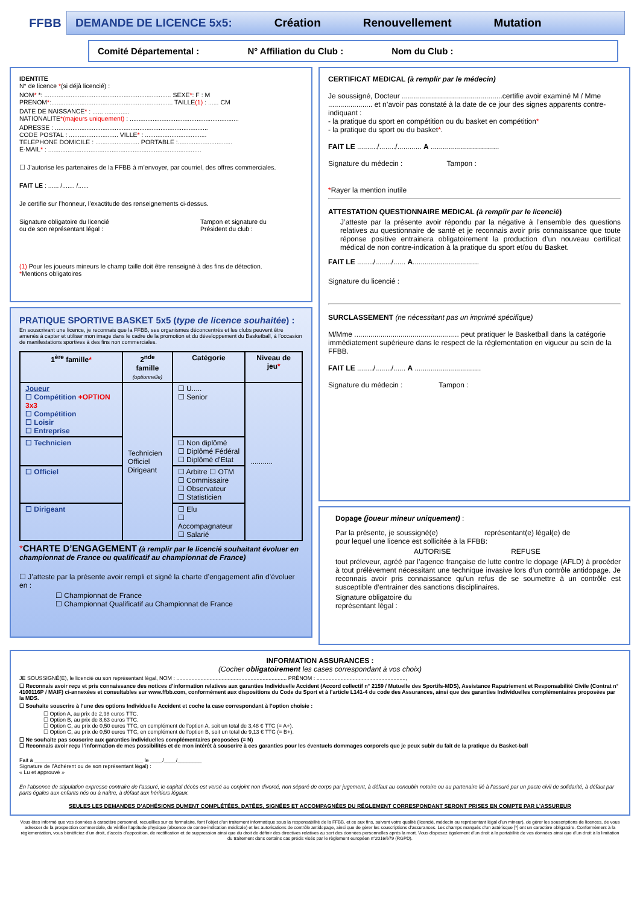FFBB
DEMANDE DE LICENCE 5x5: Création Renouvellement Mutation
Comité Départemental : N° Affiliation du Club : Nom du Club :
IDENTITE
N° de licence *(si déjà licencié) :
NOM* *: ........................................................................ SEXE*: F : M
PRENOM*:..................................................................... TAILLE(1) : ...... CM
DATE DE NAISSANCE* : ...... ..............
NATIONALITE*(majeurs uniquement) : ..............................................................
ADRESSE : .......................................................................................
CODE POSTAL : ............................ VILLE* : ...................................
TELEPHONE DOMICILE : ......................... PORTABLE :...............................
E-MAIL* : .......................................................................................
☐ J’autorise les partenaires de la FFBB à m’envoyer, par courriel, des offres commerciales.
FAIT LE : ...... /....... /......
Je certifie sur l’honneur, l’exactitude des renseignements ci-dessus.
Signature obligatoire du licencié
ou de son représentant légal : Tampon et signature du
Président du club :
(1) Pour les joueurs mineurs le champ taille doit être renseigné à des fins de détection.
*Mentions obligatoires
PRATIQUE SPORTIVE BASKET 5x5 (type de licence souhaitée) :
En souscrivant une licence, je reconnais que la FFBB, ses organismes déconcentrés et les clubs peuvent être amenés à capter et utiliser mon image dans le cadre de la promotion et du développement du Basketball, à l’occasion de manifestations sportives à des fins non commerciales.
| 1<sup>ère</sup> famille * | 2<sup>nde</sup> famille (optionnelle) | Catégorie | Niveau de jeu * |
| --- | --- | --- | --- |
| Joueur ☐ Compétition +OPTION 3x3 ☐ Compétition ☐ Loisir ☐ Entreprise | Technicien Officiel Dirigeant | ☐ U..... ☐ Senior | ........... |
| ☐ Technicien | | ☐ Non diplômé ☐ Diplômé Fédéral ☐ Diplômé d’Etat | |
| ☐ Officiel | | ☐ Arbitre ☐ OTM ☐ Commissaire ☐ Observateur ☐ Statisticien | |
| ☐ Dirigeant | | ☐ Elu ☐ Accompagnateur ☐ Salarié | |
*CHARTE D’ENGAGEMENT (à remplir par le licencié souhaitant évoluer en championnat de France ou qualificatif au championnat de France)
☐ J’atteste par la présente avoir rempli et signé la charte d’engagement afin d’évoluer en :
☐ Championnat de France
☐ Championnat Qualificatif au Championnat de France
CERTIFICAT MEDICAL (à remplir par le médecin)
Je soussigné, Docteur ..................................................certifie avoir examiné M / Mme ...................... et n’avoir pas constaté à la date de ce jour des signes apparents contre-indiquant :
- la pratique du sport en compétition ou du basket en compétition*
- la pratique du sport ou du basket*.
FAIT LE ........../......../............ A ..................................
Signature du médecin : Tampon :
*Rayer la mention inutile
ATTESTATION QUESTIONNAIRE MEDICAL (à remplir par le licencié)
J’atteste par la présente avoir répondu par la négative à l’ensemble des questions relatives au questionnaire de santé et je reconnais avoir pris connaissance que toute réponse positive entrainera obligatoirement la production d’un nouveau certificat médical de non contre-indication à la pratique du sport et/ou du Basket.
FAIT LE ......../......../...... A.................................
Signature du licencié :
SURCLASSEMENT (ne nécessitant pas un imprimé spécifique)
M/Mme .................................................... peut pratiquer le Basketball dans la catégorie immédiatement supérieure dans le respect de la règlementation en vigueur au sein de la FFBB.
FAIT LE ......../......../...... A .................................
Signature du médecin : Tampon :
Dopage (joueur mineur uniquement) :
Par la présente, je soussigné(e) représentant(e) légal(e) de pour lequel une licence est sollicitée à la FFBB:
AUTORISE REFUSE
tout préleveur, agréé par l’agence française de lutte contre le dopage (AFLD) à procéder à tout prélèvement nécessitant une technique invasive lors d’un contrôle antidopage. Je reconnais avoir pris connaissance qu’un refus de se soumettre à un contrôle est susceptible d’entrainer des sanctions disciplinaires.
Signature obligatoire du
représentant légal :
INFORMATION ASSURANCES :
(Cocher obligatoirement les cases correspondant à vos choix)
JE SOUSSIGNÉ(E), le licencié ou son représentant légal, NOM : ......................................................................... PRÉNOM : ...........................................................,
☐ Reconnais avoir reçu et pris connaissance des notices d’information relatives aux garanties Individuelle Accident (Accord collectif n° 2159 / Mutuelle des Sportifs-MDS), Assistance Rapatriement et Responsabilité Civile (Contrat n° 4100116P / MAIF) ci-annexées et consultables sur www.ffbb.com, conformément aux dispositions du Code du Sport et à l’article L141-4 du code des Assurances, ainsi que des garanties Individuelles complémentaires proposées par la MDS.
☐ Souhaite souscrire à l’une des options Individuelle Accident et coche la case correspondant à l’option choisie :
☐ Option A, au prix de 2,98 euros TTC.
☐ Option B, au prix de 8,63 euros TTC.
☐ Option C, au prix de 0,50 euros TTC, en complément de l’option A, soit un total de 3,48 € TTC (= A+).
☐ Option C, au prix de 0,50 euros TTC, en complément de l’option B, soit un total de 9,13 € TTC (= B+).
☐ Ne souhaite pas souscrire aux garanties individuelles complémentaires proposées (= N)
☐ Reconnais avoir reçu l’information de mes possibilités et de mon intérêt à souscrire à ces garanties pour les éventuels dommages corporels que je peux subir du fait de la pratique du Basket-ball
Fait à ____________________________________ le ____/____/________
Signature de l’Adhérent ou de son représentant légal) :
« Lu et approuvé »
En l’absence de stipulation expresse contraire de l’assuré, le capital décès est versé au conjoint non divorcé, non séparé de corps par jugement, à défaut au concubin notoire ou au partenaire lié à l’assuré par un pacte civil de solidarité, à défaut par parts égales aux enfants nés ou à naître, à défaut aux héritiers légaux.
SEULES LES DEMANDES D’ADHÉSIONS DUMENT COMPLÉTÉES, DATÉES, SIGNÉES ET ACCOMPAGNÉES DU RÉGLEMENT CORRESPONDANT SERONT PRISES EN COMPTE PAR L’ASSUREUR
Vous êtes informé que vos données à caractère personnel, recueillies sur ce formulaire, font l’objet d’un traitement informatique sous la responsabilité de la FFBB, et ce aux fins, suivant votre qualité (licencié, médecin ou représentant légal d’un mineur), de gérer les souscriptions de licences, de vous adresser de la prospection commerciale, de vérifier l’aptitude physique (absence de contre-indication médicale) et les autorisations de contrôle antidopage, ainsi que de gérer les souscriptions d’assurances. Les champs marqués d’un astérisque [*] ont un caractère obligatoire. Conformément à la règlementation, vous bénéficiez d’un droit, d’accès d’opposition, de rectification et de suppression ainsi que du droit de définir des directives relatives au sort des données personnelles après la mort. Vous disposez également d’un droit à la portabilité de vos données ainsi que d’un droit à la limitation du traitement dans certains cas précis visés par le règlement européen n°2016/679 (RGPD).